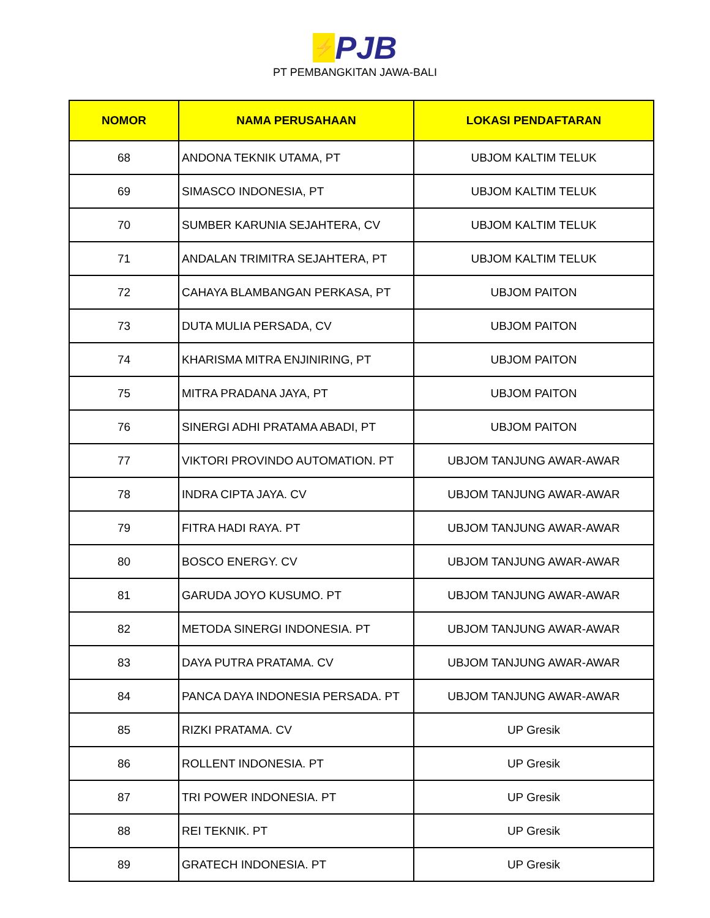⚡
PJB
PT PEMBANGKITAN JAWA-BALI
| NOMOR | NAMA PERUSAHAAN | LOKASI PENDAFTARAN |
| --- | --- | --- |
| 68 | ANDONA TEKNIK UTAMA, PT | UBJOM KALTIM TELUK |
| 69 | SIMASCO INDONESIA, PT | UBJOM KALTIM TELUK |
| 70 | SUMBER KARUNIA SEJAHTERA, CV | UBJOM KALTIM TELUK |
| 71 | ANDALAN TRIMITRA SEJAHTERA, PT | UBJOM KALTIM TELUK |
| 72 | CAHAYA BLAMBANGAN PERKASA, PT | UBJOM PAITON |
| 73 | DUTA MULIA PERSADA, CV | UBJOM PAITON |
| 74 | KHARISMA MITRA ENJINIRING, PT | UBJOM PAITON |
| 75 | MITRA PRADANA JAYA, PT | UBJOM PAITON |
| 76 | SINERGI ADHI PRATAMA ABADI, PT | UBJOM PAITON |
| 77 | VIKTORI PROVINDO AUTOMATION. PT | UBJOM TANJUNG AWAR-AWAR |
| 78 | INDRA CIPTA JAYA. CV | UBJOM TANJUNG AWAR-AWAR |
| 79 | FITRA HADI RAYA. PT | UBJOM TANJUNG AWAR-AWAR |
| 80 | BOSCO ENERGY. CV | UBJOM TANJUNG AWAR-AWAR |
| 81 | GARUDA JOYO KUSUMO. PT | UBJOM TANJUNG AWAR-AWAR |
| 82 | METODA SINERGI INDONESIA. PT | UBJOM TANJUNG AWAR-AWAR |
| 83 | DAYA PUTRA PRATAMA. CV | UBJOM TANJUNG AWAR-AWAR |
| 84 | PANCA DAYA INDONESIA PERSADA. PT | UBJOM TANJUNG AWAR-AWAR |
| 85 | RIZKI PRATAMA. CV | UP Gresik |
| 86 | ROLLENT INDONESIA. PT | UP Gresik |
| 87 | TRI POWER INDONESIA. PT | UP Gresik |
| 88 | REI TEKNIK. PT | UP Gresik |
| 89 | GRATECH INDONESIA. PT | UP Gresik |